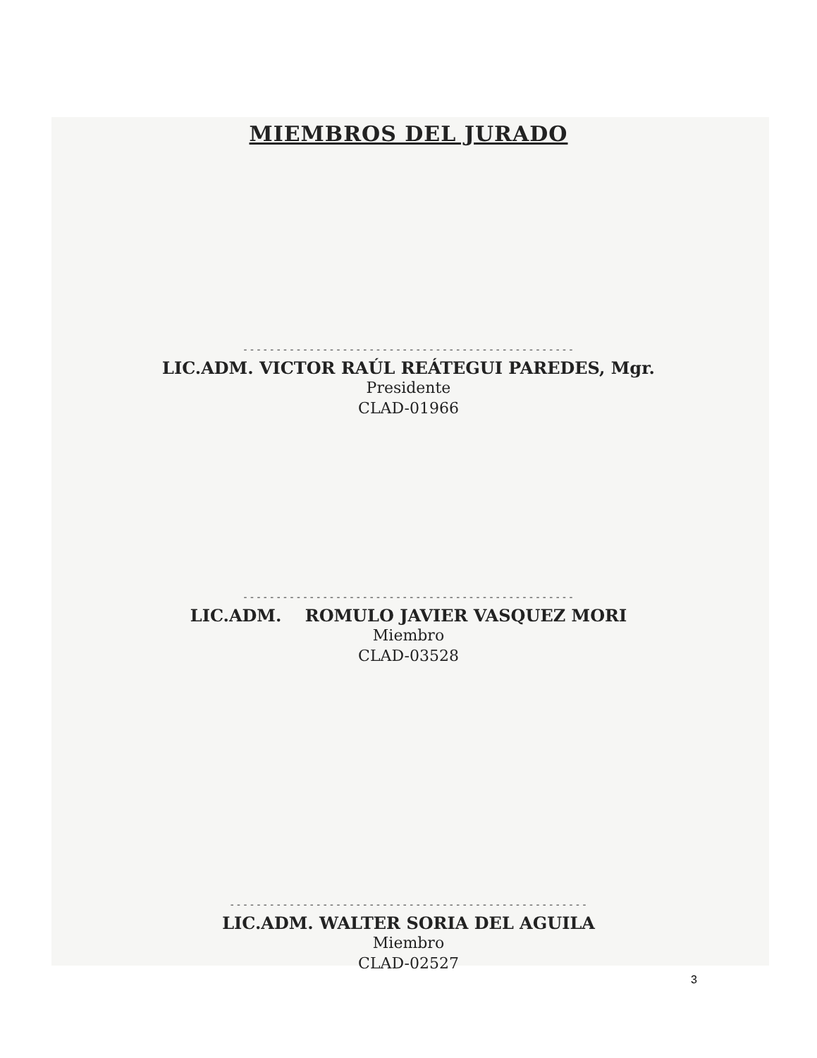MIEMBROS DEL JURADO
--------------------------------------------------
LIC.ADM. VICTOR RAÚL REÁTEGUI PAREDES, Mgr.
Presidente
CLAD-01966
--------------------------------------------------
LIC.ADM. ROMULO JAVIER VASQUEZ MORI
Miembro
CLAD-03528
------------------------------------------------------
LIC.ADM. WALTER SORIA DEL AGUILA
Miembro
CLAD-02527
3